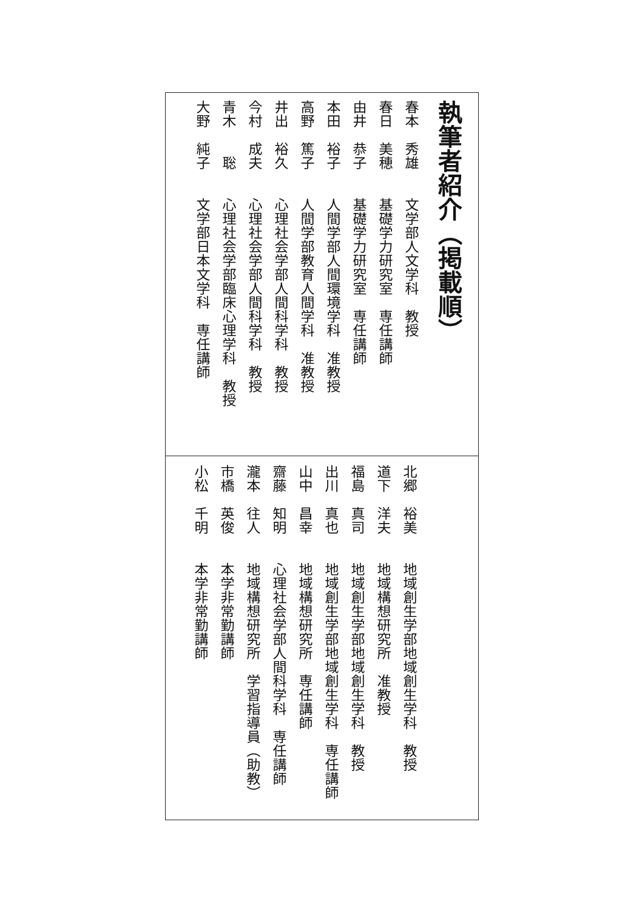執筆者紹介（掲載順）
春本　秀雄　　文学部人文学科　教授
春日　美穂　　基礎学力研究室　専任講師
由井　恭子　　基礎学力研究室　専任講師
本田　裕子　　人間学部人間環境学科　准教授
高野　篤子　　人間学部教育人間学科　准教授
井出　裕久　　心理社会学部人間科学科　教授
今村　成夫　　心理社会学部人間科学科　教授
青木　　聡　　心理社会学部臨床心理学科　教授
大野　純子　　文学部日本文学科　専任講師
北郷　裕美　　地域創生学部地域創生学科　教授
道下　洋夫　　地域構想研究所　准教授
福島　真司　　地域創生学部地域創生学科　教授
出川　真也　　地域創生学部地域創生学科　専任講師
山中　昌幸　　地域構想研究所　専任講師
齋藤　知明　　心理社会学部人間科学科　専任講師
瀧本　往人　　地域構想研究所　学習指導員（助教）
市橋　英俊　　本学非常勤講師
小松　千明　　本学非常勤講師